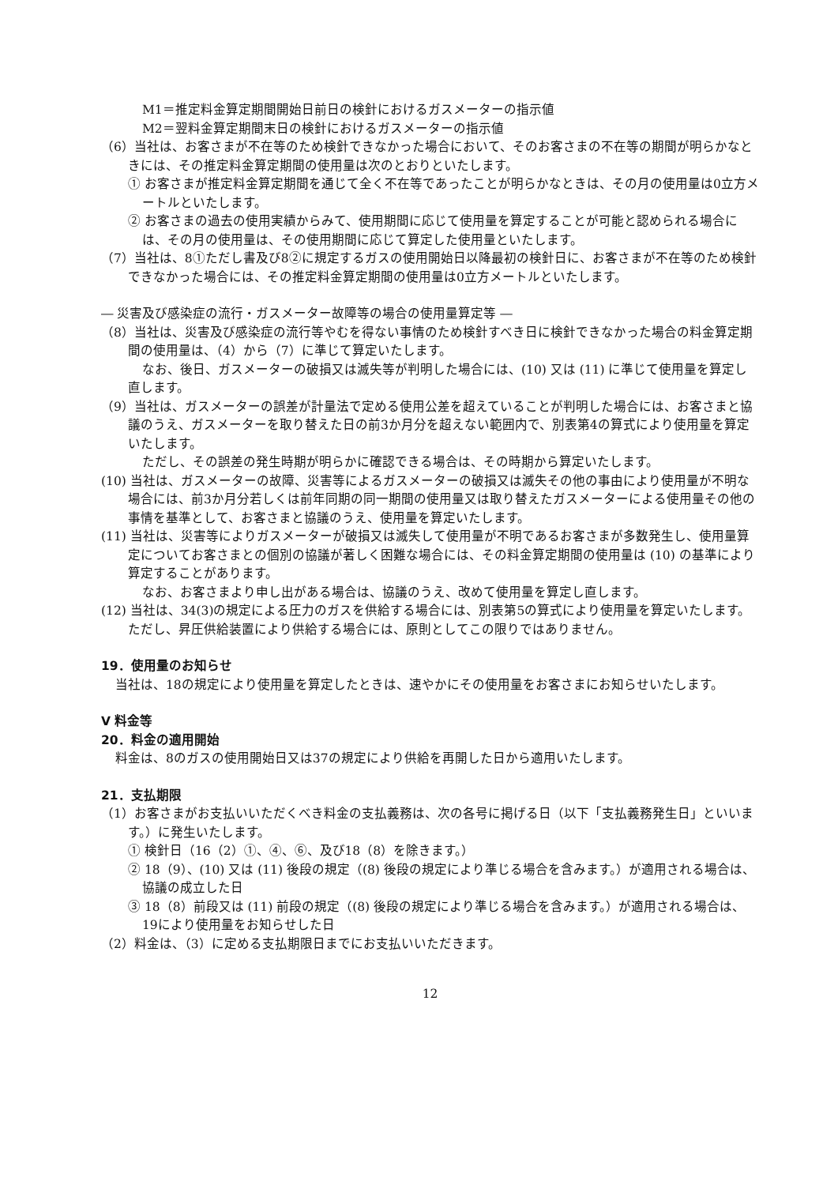M1＝推定料金算定期間開始日前日の検針におけるガスメーターの指示値
M2＝翌料金算定期間末日の検針におけるガスメーターの指示値
（6）当社は、お客さまが不在等のため検針できなかった場合において、そのお客さまの不在等の期間が明らかなときには、その推定料金算定期間の使用量は次のとおりといたします。
① お客さまが推定料金算定期間を通じて全く不在等であったことが明らかなときは、その月の使用量は0立方メートルといたします。
② お客さまの過去の使用実績からみて、使用期間に応じて使用量を算定することが可能と認められる場合には、その月の使用量は、その使用期間に応じて算定した使用量といたします。
（7）当社は、8①ただし書及び8②に規定するガスの使用開始日以降最初の検針日に、お客さまが不在等のため検針できなかった場合には、その推定料金算定期間の使用量は0立方メートルといたします。
― 災害及び感染症の流行・ガスメーター故障等の場合の使用量算定等 ―
（8）当社は、災害及び感染症の流行等やむを得ない事情のため検針すべき日に検針できなかった場合の料金算定期間の使用量は、（4）から（7）に準じて算定いたします。
なお、後日、ガスメーターの破損又は滅失等が判明した場合には、(10) 又は (11) に準じて使用量を算定し直します。
（9）当社は、ガスメーターの誤差が計量法で定める使用公差を超えていることが判明した場合には、お客さまと協議のうえ、ガスメーターを取り替えた日の前3か月分を超えない範囲内で、別表第4の算式により使用量を算定いたします。
ただし、その誤差の発生時期が明らかに確認できる場合は、その時期から算定いたします。
(10) 当社は、ガスメーターの故障、災害等によるガスメーターの破損又は滅失その他の事由により使用量が不明な場合には、前3か月分若しくは前年同期の同一期間の使用量又は取り替えたガスメーターによる使用量その他の事情を基準として、お客さまと協議のうえ、使用量を算定いたします。
(11) 当社は、災害等によりガスメーターが破損又は滅失して使用量が不明であるお客さまが多数発生し、使用量算定についてお客さまとの個別の協議が著しく困難な場合には、その料金算定期間の使用量は (10) の基準により算定することがあります。
なお、お客さまより申し出がある場合は、協議のうえ、改めて使用量を算定し直します。
(12) 当社は、34(3)の規定による圧力のガスを供給する場合には、別表第5の算式により使用量を算定いたします。ただし、昇圧供給装置により供給する場合には、原則としてこの限りではありません。
19．使用量のお知らせ
当社は、18の規定により使用量を算定したときは、速やかにその使用量をお客さまにお知らせいたします。
V 料金等
20．料金の適用開始
料金は、8のガスの使用開始日又は37の規定により供給を再開した日から適用いたします。
21．支払期限
（1）お客さまがお支払いいただくべき料金の支払義務は、次の各号に掲げる日（以下「支払義務発生日」といいます。）に発生いたします。
① 検針日（16（2）①、④、⑥、及び18（8）を除きます。）
② 18（9）、(10) 又は (11) 後段の規定（(8) 後段の規定により準じる場合を含みます。）が適用される場合は、協議の成立した日
③ 18（8）前段又は (11) 前段の規定（(8) 後段の規定により準じる場合を含みます。）が適用される場合は、19により使用量をお知らせした日
（2）料金は、（3）に定める支払期限日までにお支払いいただきます。
12